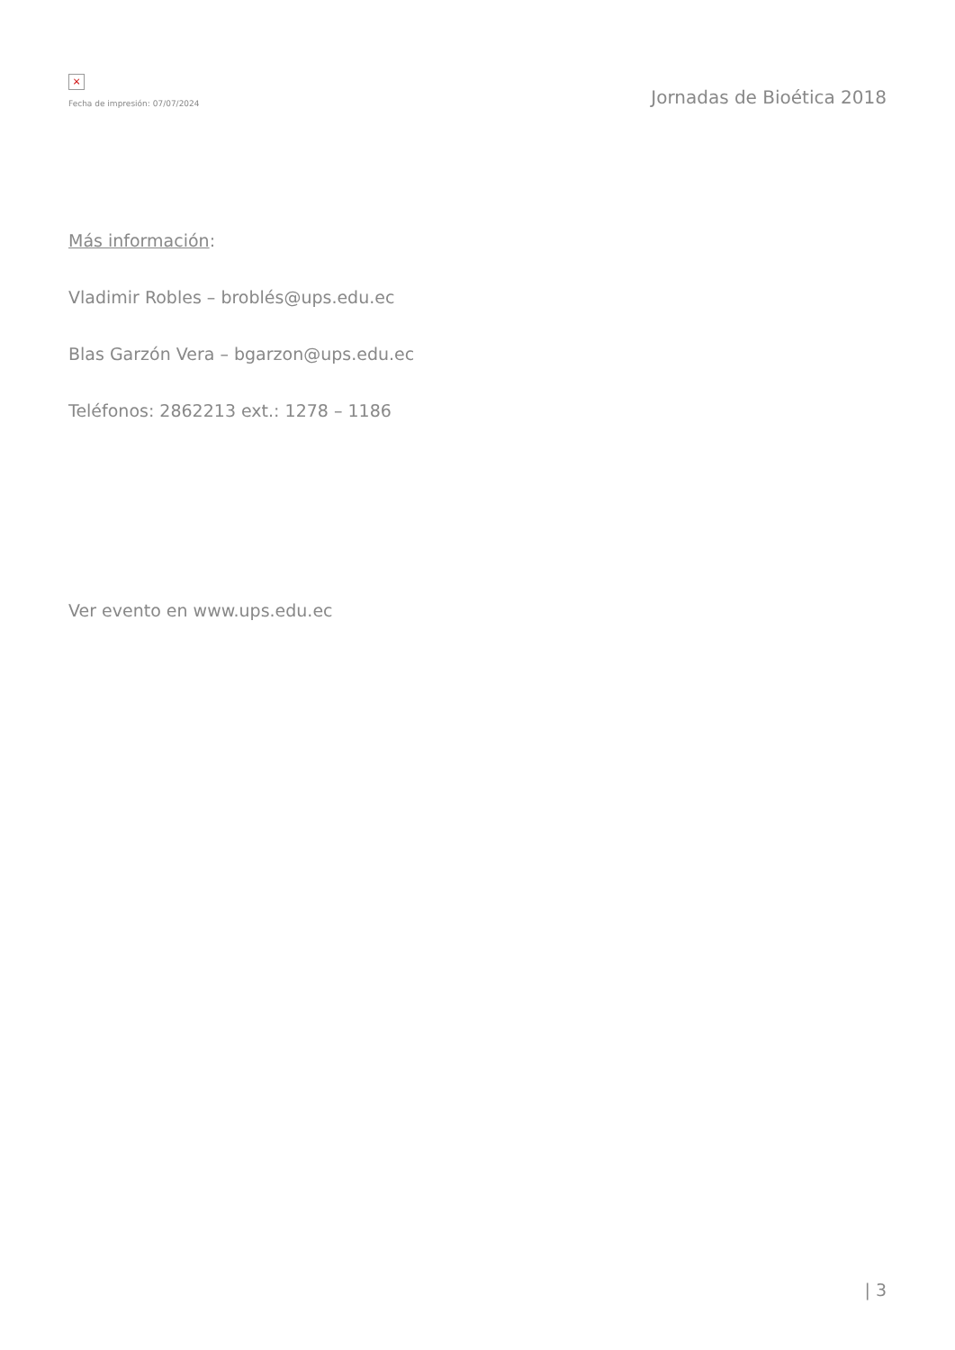×
Fecha de impresión: 07/07/2024
Jornadas de Bioética 2018
Más información:
Vladimir Robles – broblés@ups.edu.ec
Blas Garzón Vera – bgarzon@ups.edu.ec
Teléfonos: 2862213 ext.: 1278 – 1186
Ver evento en www.ups.edu.ec
| 3